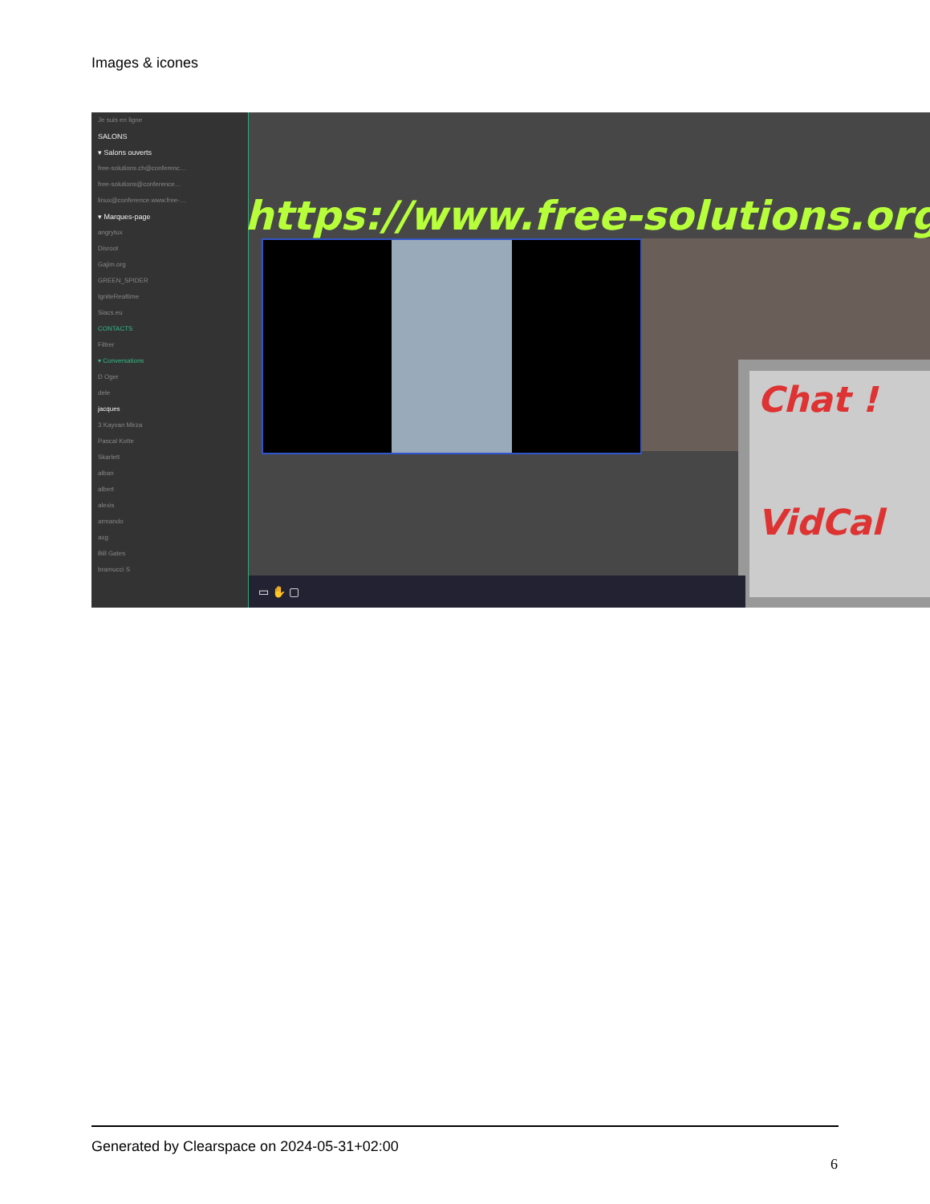Images & icones
Je suis en ligne
SALONS
▾ Salons ouverts
free-solutions.ch@conferenc…
free-solutions@conference…
linux@conference.www.free-…
▾ Marques-page
angrytux
Disroot
Gajim.org
GREEN_SPIDER
IgniteRealtime
Siacs.eu
CONTACTS
Filtrer
▾ Conversations
D Oger
dele
jacques
3 Kayvan Mirza
Pascal Kotte
Skarlett
alban
albert
alexis
armando
axg
Bill Gates
bramucci S
https://www.free-solutions.org/
Chat !
VidCal
▭ ✋ ▢
Generated by Clearspace on 2024-05-31+02:00
6